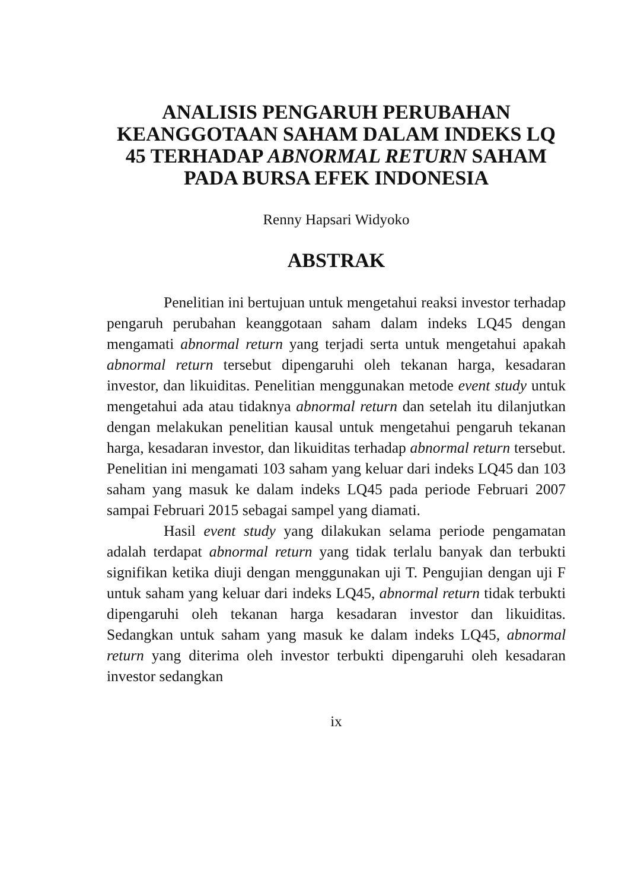ANALISIS PENGARUH PERUBAHAN KEANGGOTAAN SAHAM DALAM INDEKS LQ 45 TERHADAP ABNORMAL RETURN SAHAM PADA BURSA EFEK INDONESIA
Renny Hapsari Widyoko
ABSTRAK
Penelitian ini bertujuan untuk mengetahui reaksi investor terhadap pengaruh perubahan keanggotaan saham dalam indeks LQ45 dengan mengamati abnormal return yang terjadi serta untuk mengetahui apakah abnormal return tersebut dipengaruhi oleh tekanan harga, kesadaran investor, dan likuiditas. Penelitian menggunakan metode event study untuk mengetahui ada atau tidaknya abnormal return dan setelah itu dilanjutkan dengan melakukan penelitian kausal untuk mengetahui pengaruh tekanan harga, kesadaran investor, dan likuiditas terhadap abnormal return tersebut. Penelitian ini mengamati 103 saham yang keluar dari indeks LQ45 dan 103 saham yang masuk ke dalam indeks LQ45 pada periode Februari 2007 sampai Februari 2015 sebagai sampel yang diamati.
Hasil event study yang dilakukan selama periode pengamatan adalah terdapat abnormal return yang tidak terlalu banyak dan terbukti signifikan ketika diuji dengan menggunakan uji T. Pengujian dengan uji F untuk saham yang keluar dari indeks LQ45, abnormal return tidak terbukti dipengaruhi oleh tekanan harga kesadaran investor dan likuiditas. Sedangkan untuk saham yang masuk ke dalam indeks LQ45, abnormal return yang diterima oleh investor terbukti dipengaruhi oleh kesadaran investor sedangkan
ix